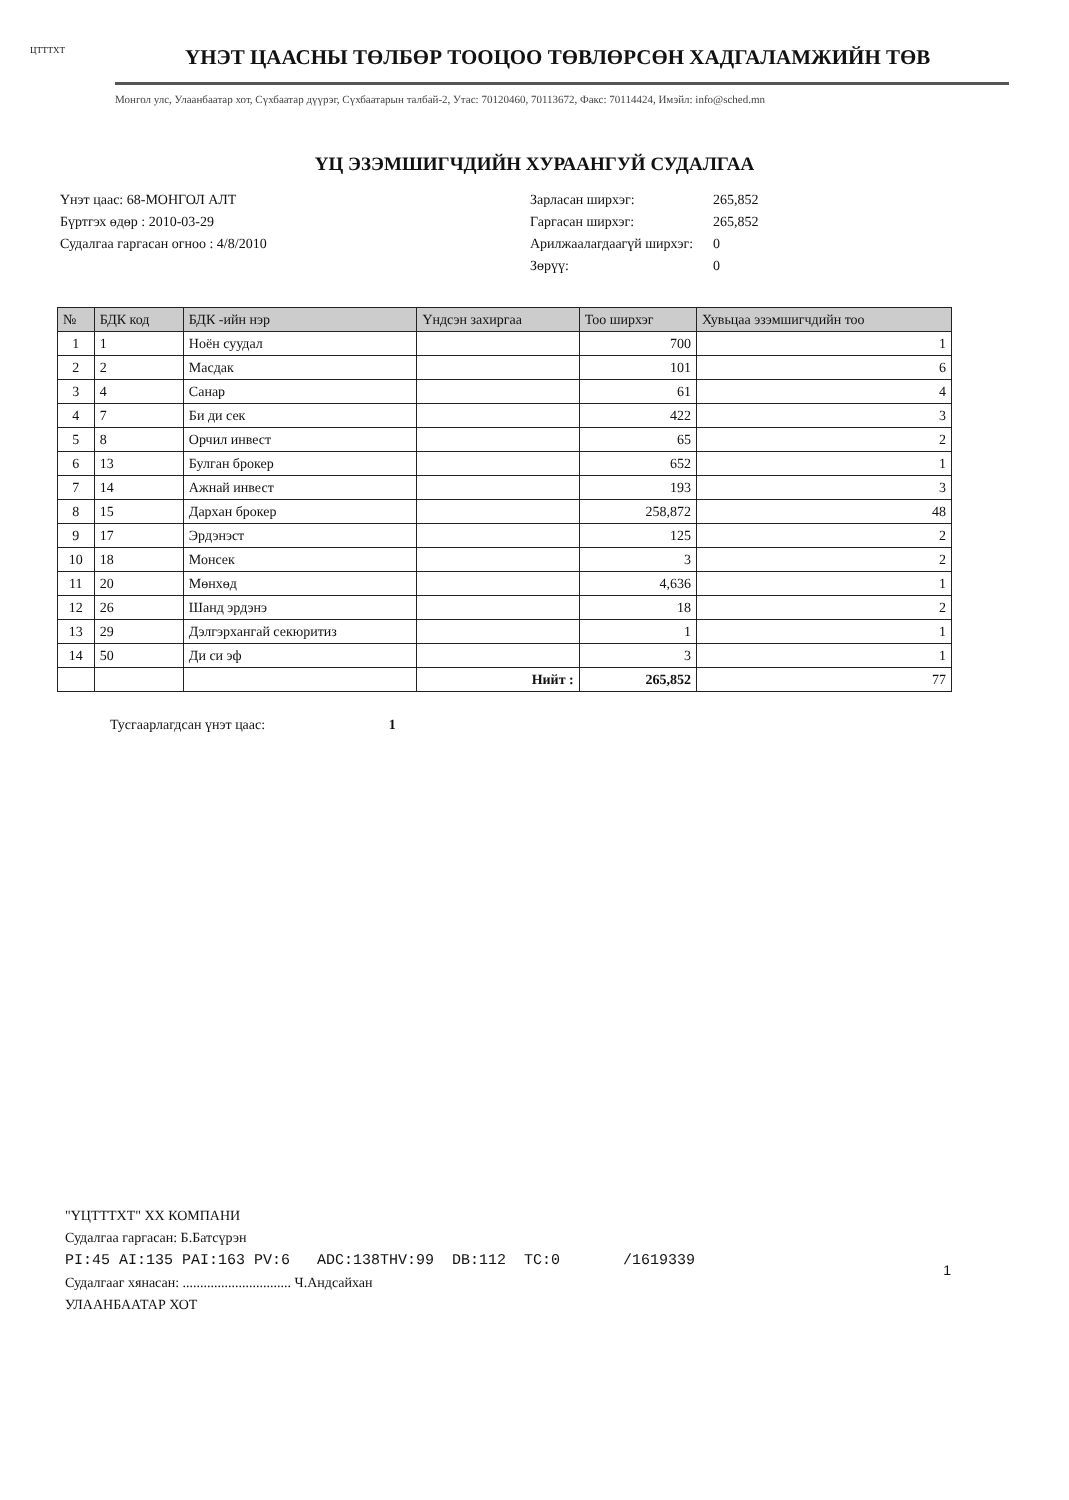ЦТТТХТ
ҮНЭТ ЦААСНЫ ТӨЛБӨР ТООЦОО ТӨВЛӨРСӨН ХАДГАЛАМЖИЙН ТӨВ
Монгол улс, Улаанбаатар хот, Сүхбаатар дүүрэг, Сүхбаатарын талбай-2, Утас: 70120460, 70113672, Факс: 70114424, Имэйл: info@sched.mn
ҮЦ ЭЗЭМШИГЧДИЙН ХУРААНГУЙ СУДАЛГАА
Үнэт цаас: 68-МОНГОЛ АЛТ
Бүртгэх өдөр : 2010-03-29
Судалгаа гаргасан огноо : 4/8/2010
| Зарласан ширхэг: | 265,852 |
| Гаргасан ширхэг: | 265,852 |
| Арилжаалагдаагүй ширхэг: | 0 |
| Зөрүү: | 0 |
| № | БДК код | БДК -ийн нэр | Үндсэн захиргаа | Тоо ширхэг | Хувьцаа эзэмшигчдийн тоо |
| --- | --- | --- | --- | --- | --- |
| 1 | 1 | Ноён суудал | | 700 | 1 |
| 2 | 2 | Масдак | | 101 | 6 |
| 3 | 4 | Санар | | 61 | 4 |
| 4 | 7 | Би ди сек | | 422 | 3 |
| 5 | 8 | Орчил инвест | | 65 | 2 |
| 6 | 13 | Булган брокер | | 652 | 1 |
| 7 | 14 | Ажнай инвест | | 193 | 3 |
| 8 | 15 | Дархан брокер | | 258,872 | 48 |
| 9 | 17 | Эрдэнэст | | 125 | 2 |
| 10 | 18 | Монсек | | 3 | 2 |
| 11 | 20 | Мөнхөд | | 4,636 | 1 |
| 12 | 26 | Шанд эрдэнэ | | 18 | 2 |
| 13 | 29 | Дэлгэрхангай секюритиз | | 1 | 1 |
| 14 | 50 | Ди си эф | | 3 | 1 |
| | | | Нийт : | 265,852 | 77 |
Тусгаарлагдсан үнэт цаас: 1
"ҮЦТТТХТ" ХХ КОМПАНИ
Судалгаа гаргасан: Б.Батсүрэн
PI:45 AI:135 PAI:163 PV:6 ADC:138THV:99 DB:112 TC:0 /1619339
Судалгааг хянасан: ............................... Ч.Андсайхан
УЛААНБААТАР ХОТ
1